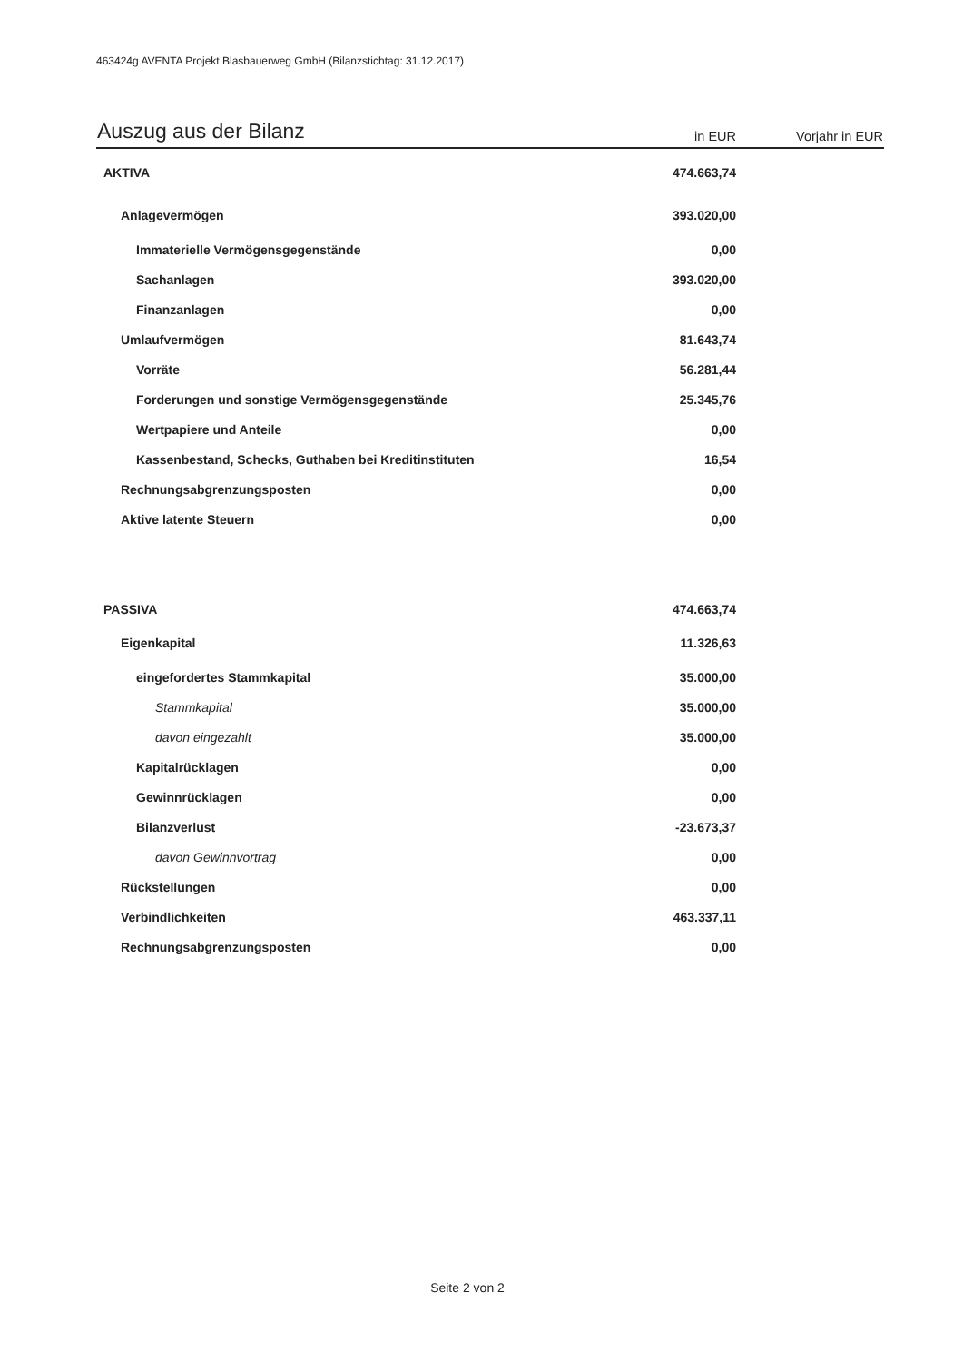463424g AVENTA Projekt Blasbauerweg GmbH (Bilanzstichtag: 31.12.2017)
| Auszug aus der Bilanz | in EUR | Vorjahr in EUR |
| --- | --- | --- |
| AKTIVA | 474.663,74 | |
| Anlagevermögen | 393.020,00 | |
| Immaterielle Vermögensgegenstände | 0,00 | |
| Sachanlagen | 393.020,00 | |
| Finanzanlagen | 0,00 | |
| Umlaufvermögen | 81.643,74 | |
| Vorräte | 56.281,44 | |
| Forderungen und sonstige Vermögensgegenstände | 25.345,76 | |
| Wertpapiere und Anteile | 0,00 | |
| Kassenbestand, Schecks, Guthaben bei Kreditinstituten | 16,54 | |
| Rechnungsabgrenzungsposten | 0,00 | |
| Aktive latente Steuern | 0,00 | |
| PASSIVA | 474.663,74 | |
| Eigenkapital | 11.326,63 | |
| eingefordertes Stammkapital | 35.000,00 | |
| Stammkapital | 35.000,00 | |
| davon eingezahlt | 35.000,00 | |
| Kapitalrücklagen | 0,00 | |
| Gewinnrücklagen | 0,00 | |
| Bilanzverlust | -23.673,37 | |
| davon Gewinnvortrag | 0,00 | |
| Rückstellungen | 0,00 | |
| Verbindlichkeiten | 463.337,11 | |
| Rechnungsabgrenzungsposten | 0,00 | |
Seite 2 von 2